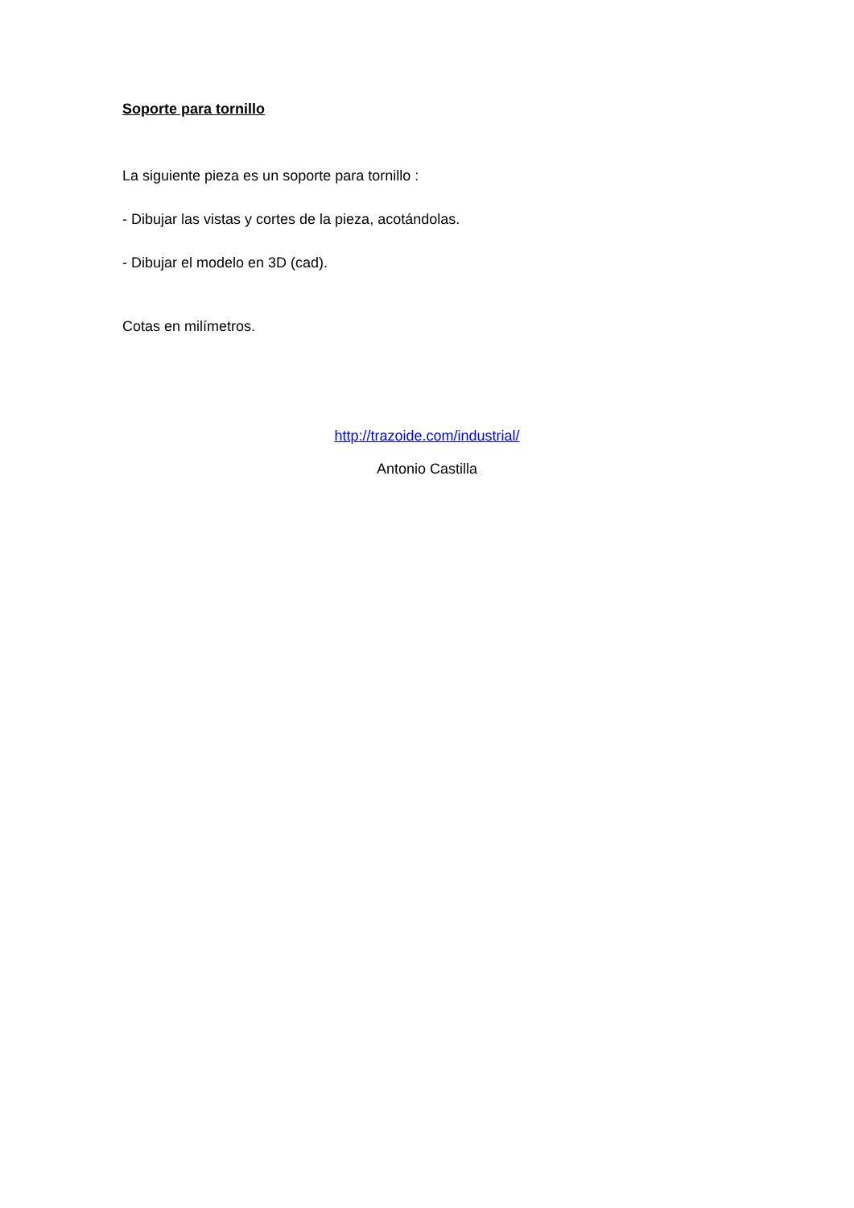Soporte para tornillo
La siguiente pieza es un soporte para tornillo :
- Dibujar las vistas y cortes de la pieza, acotándolas.
- Dibujar el modelo en 3D (cad).
Cotas en milímetros.
http://trazoide.com/industrial/
Antonio Castilla